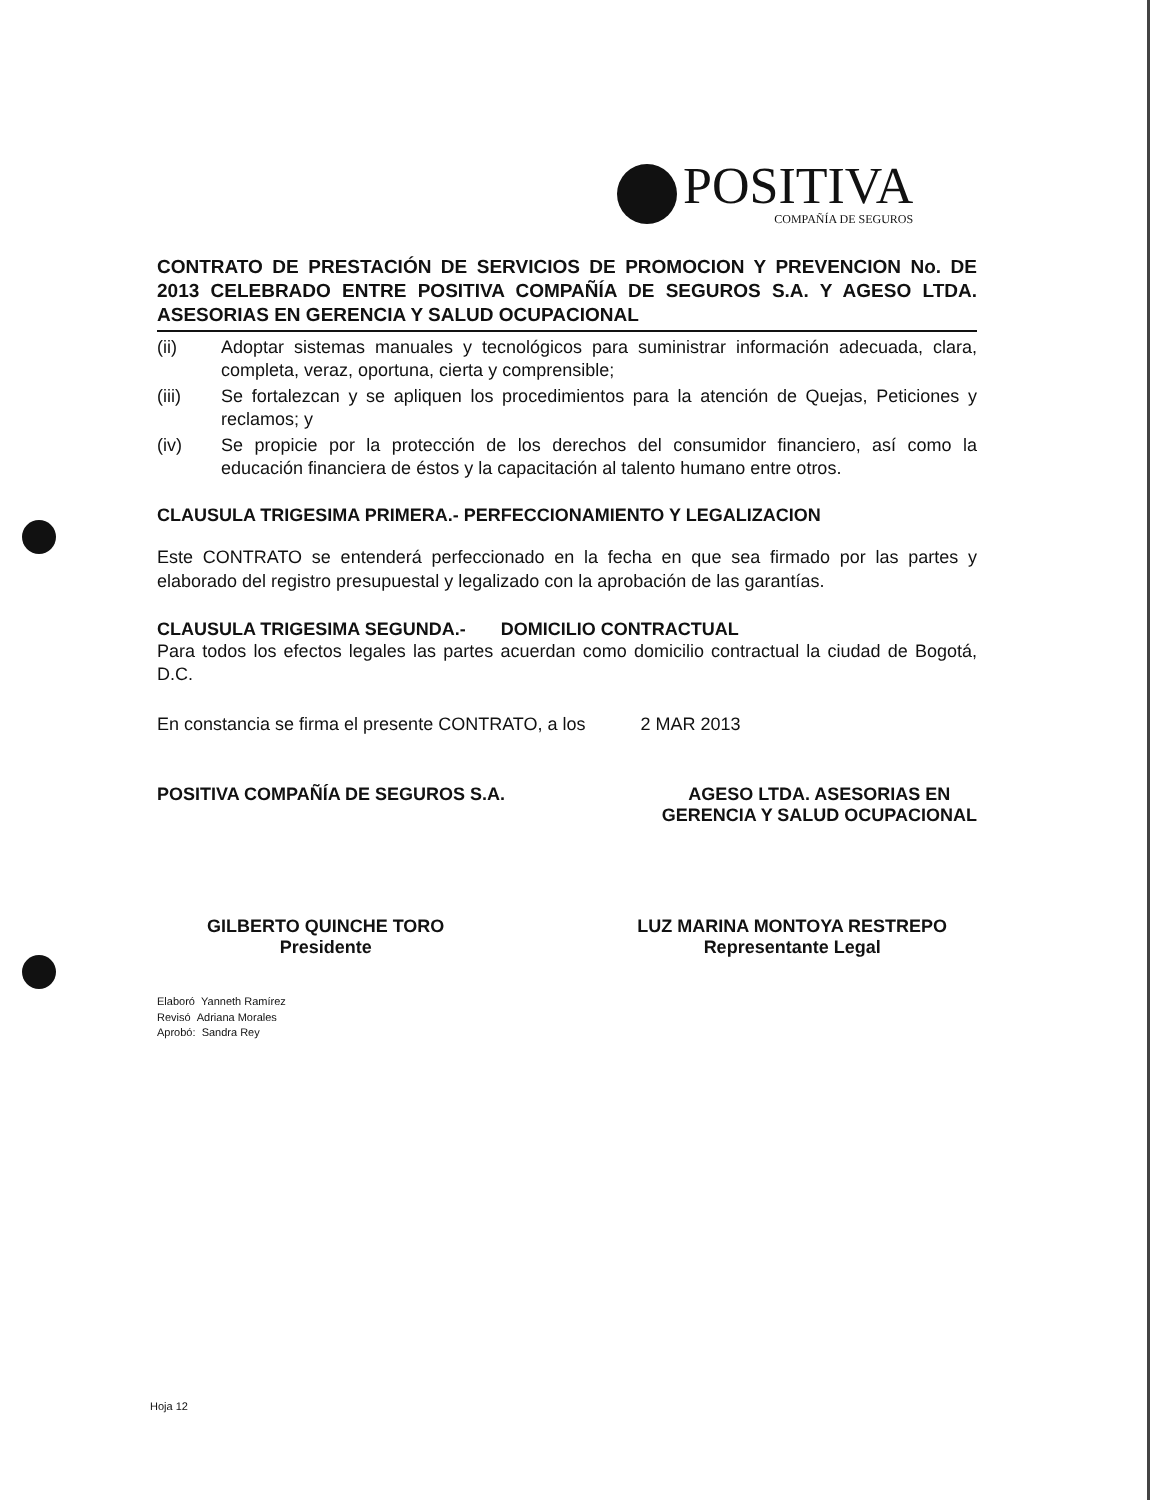POSITIVA
COMPAÑÍA DE SEGUROS
CONTRATO DE PRESTACIÓN DE SERVICIOS DE PROMOCION Y PREVENCION No. DE 2013 CELEBRADO ENTRE POSITIVA COMPAÑÍA DE SEGUROS S.A. Y AGESO LTDA. ASESORIAS EN GERENCIA Y SALUD OCUPACIONAL
(ii) Adoptar sistemas manuales y tecnológicos para suministrar información adecuada, clara, completa, veraz, oportuna, cierta y comprensible;
(iii) Se fortalezcan y se apliquen los procedimientos para la atención de Quejas, Peticiones y reclamos; y
(iv) Se propicie por la protección de los derechos del consumidor financiero, así como la educación financiera de éstos y la capacitación al talento humano entre otros.
CLAUSULA TRIGESIMA PRIMERA.- PERFECCIONAMIENTO Y LEGALIZACION
Este CONTRATO se entenderá perfeccionado en la fecha en que sea firmado por las partes y elaborado del registro presupuestal y legalizado con la aprobación de las garantías.
CLAUSULA TRIGESIMA SEGUNDA.- DOMICILIO CONTRACTUAL
Para todos los efectos legales las partes acuerdan como domicilio contractual la ciudad de Bogotá, D.C.
En constancia se firma el presente CONTRATO, a los 2 MAR 2013
POSITIVA COMPAÑÍA DE SEGUROS S.A.
AGESO LTDA. ASESORIAS EN
GERENCIA Y SALUD OCUPACIONAL
GILBERTO QUINCHE TORO
Presidente
LUZ MARINA MONTOYA RESTREPO
Representante Legal
Elaboró Yanneth Ramírez
Revisó Adriana Morales
Aprobó: Sandra Rey
Hoja 12